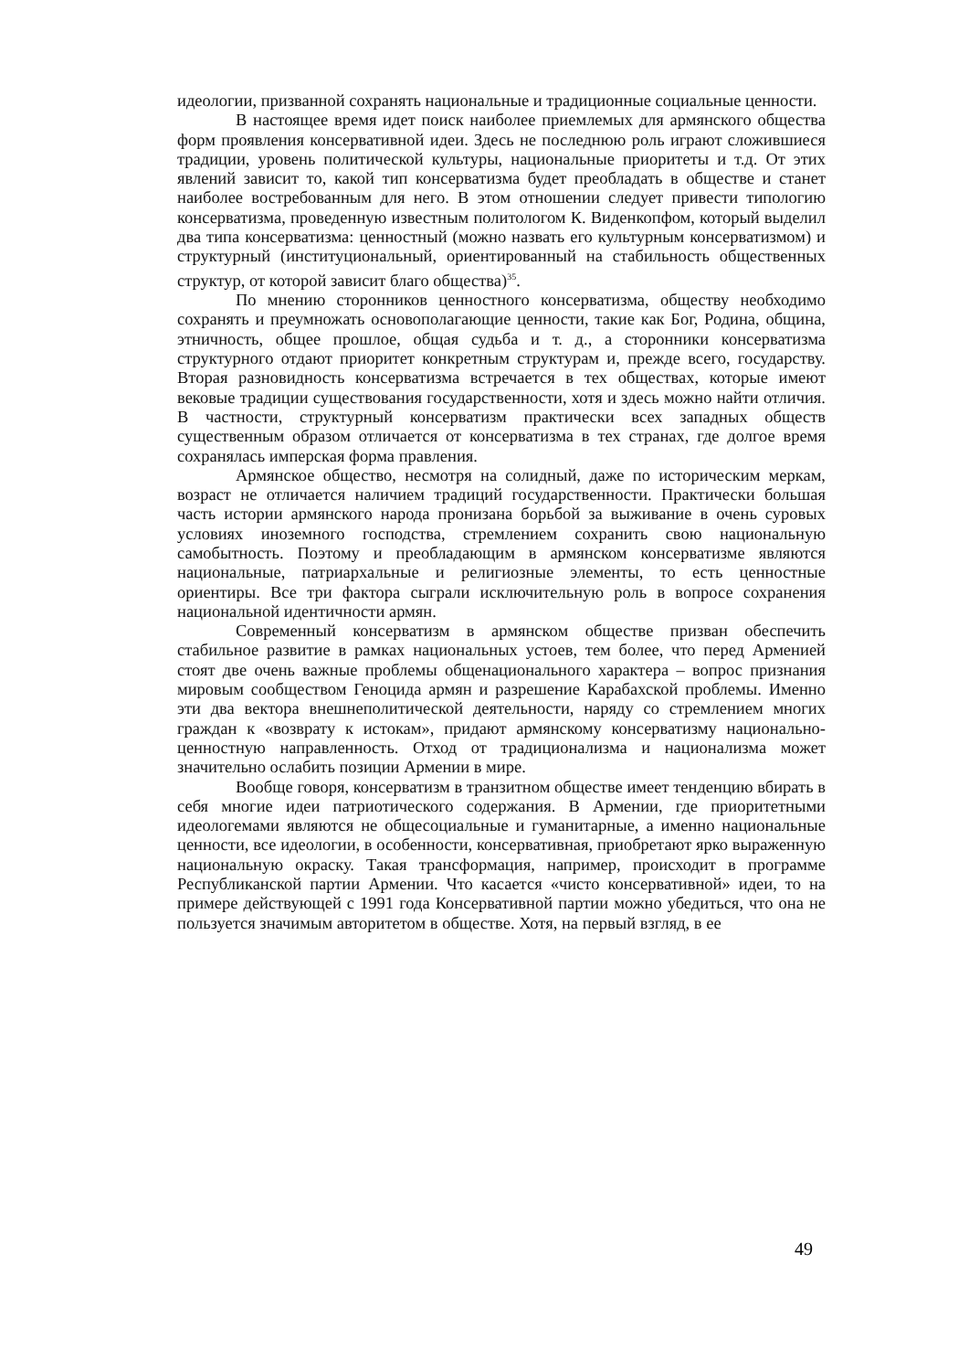идеологии, призванной сохранять национальные и традиционные социальные ценности.
В настоящее время идет поиск наиболее приемлемых для армянского общества форм проявления консервативной идеи. Здесь не последнюю роль играют сложившиеся традиции, уровень политической культуры, национальные приоритеты и т.д. От этих явлений зависит то, какой тип консерватизма будет преобладать в обществе и станет наиболее востребованным для него. В этом отношении следует привести типологию консерватизма, проведенную известным политологом К. Виденкопфом, который выделил два типа консерватизма: ценностный (можно назвать его культурным консерватизмом) и структурный (институциональный, ориентированный на стабильность общественных структур, от которой зависит благо общества)<sup>35</sup>.
По мнению сторонников ценностного консерватизма, обществу необходимо сохранять и преумножать основополагающие ценности, такие как Бог, Родина, община, этничность, общее прошлое, общая судьба и т. д., а сторонники консерватизма структурного отдают приоритет конкретным структурам и, прежде всего, государству. Вторая разновидность консерватизма встречается в тех обществах, которые имеют вековые традиции существования государственности, хотя и здесь можно найти отличия. В частности, структурный консерватизм практически всех западных обществ существенным образом отличается от консерватизма в тех странах, где долгое время сохранялась имперская форма правления.
Армянское общество, несмотря на солидный, даже по историческим меркам, возраст не отличается наличием традиций государственности. Практически большая часть истории армянского народа пронизана борьбой за выживание в очень суровых условиях иноземного господства, стремлением сохранить свою национальную самобытность. Поэтому и преобладающим в армянском консерватизме являются национальные, патриархальные и религиозные элементы, то есть ценностные ориентиры. Все три фактора сыграли исключительную роль в вопросе сохранения национальной идентичности армян.
Современный консерватизм в армянском обществе призван обеспечить стабильное развитие в рамках национальных устоев, тем более, что перед Арменией стоят две очень важные проблемы общенационального характера – вопрос признания мировым сообществом Геноцида армян и разрешение Карабахской проблемы. Именно эти два вектора внешнеполитической деятельности, наряду со стремлением многих граждан к «возврату к истокам», придают армянскому консерватизму национально-ценностную направленность. Отход от традиционализма и национализма может значительно ослабить позиции Армении в мире.
Вообще говоря, консерватизм в транзитном обществе имеет тенденцию вбирать в себя многие идеи патриотического содержания. В Армении, где приоритетными идеологемами являются не общесоциальные и гуманитарные, а именно национальные ценности, все идеологии, в особенности, консервативная, приобретают ярко выраженную национальную окраску. Такая трансформация, например, происходит в программе Республиканской партии Армении. Что касается «чисто консервативной» идеи, то на примере действующей с 1991 года Консервативной партии можно убедиться, что она не пользуется значимым авторитетом в обществе. Хотя, на первый взгляд, в ее
49